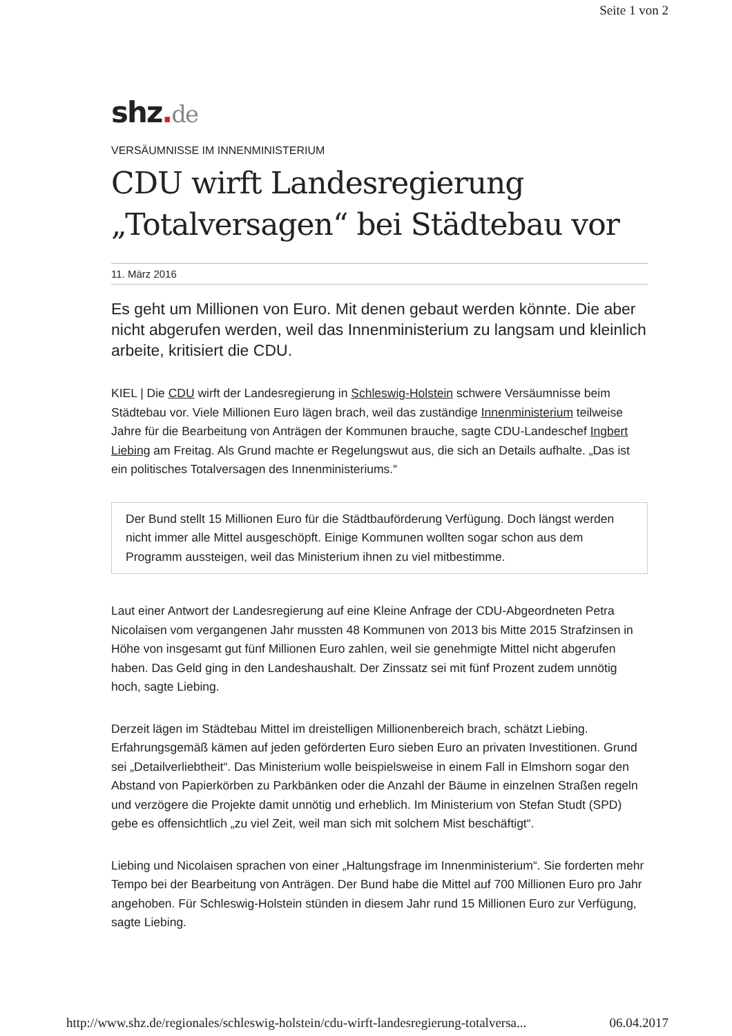Seite 1 von 2
shz. de
VERSÄUMNISSE IM INNENMINISTERIUM
CDU wirft Landesregierung „Totalversagen“ bei Städtebau vor
11. März 2016
Es geht um Millionen von Euro. Mit denen gebaut werden könnte. Die aber nicht abgerufen werden, weil das Innenministerium zu langsam und kleinlich arbeite, kritisiert die CDU.
KIEL | Die CDU wirft der Landesregierung in Schleswig-Holstein schwere Versäumnisse beim Städtebau vor. Viele Millionen Euro lägen brach, weil das zuständige Innenministerium teilweise Jahre für die Bearbeitung von Anträgen der Kommunen brauche, sagte CDU-Landeschef Ingbert Liebing am Freitag. Als Grund machte er Regelungswut aus, die sich an Details aufhalte. „Das ist ein politisches Totalversagen des Innenministeriums.“
Der Bund stellt 15 Millionen Euro für die Städtbauförderung Verfügung. Doch längst werden nicht immer alle Mittel ausgeschöpft. Einige Kommunen wollten sogar schon aus dem Programm aussteigen, weil das Ministerium ihnen zu viel mitbestimme.
Laut einer Antwort der Landesregierung auf eine Kleine Anfrage der CDU-Abgeordneten Petra Nicolaisen vom vergangenen Jahr mussten 48 Kommunen von 2013 bis Mitte 2015 Strafzinsen in Höhe von insgesamt gut fünf Millionen Euro zahlen, weil sie genehmigte Mittel nicht abgerufen haben. Das Geld ging in den Landeshaushalt. Der Zinssatz sei mit fünf Prozent zudem unnötig hoch, sagte Liebing.
Derzeit lägen im Städtebau Mittel im dreistelligen Millionenbereich brach, schätzt Liebing. Erfahrungsgemäß kämen auf jeden geförderten Euro sieben Euro an privaten Investitionen. Grund sei „Detailverliebtheit“. Das Ministerium wolle beispielsweise in einem Fall in Elmshorn sogar den Abstand von Papierkörben zu Parkbänken oder die Anzahl der Bäume in einzelnen Straßen regeln und verzögere die Projekte damit unnötig und erheblich. Im Ministerium von Stefan Studt (SPD) gebe es offensichtlich „zu viel Zeit, weil man sich mit solchem Mist beschäftigt“.
Liebing und Nicolaisen sprachen von einer „Haltungsfrage im Innenministerium“. Sie forderten mehr Tempo bei der Bearbeitung von Anträgen. Der Bund habe die Mittel auf 700 Millionen Euro pro Jahr angehoben. Für Schleswig-Holstein stünden in diesem Jahr rund 15 Millionen Euro zur Verfügung, sagte Liebing.
http://www.shz.de/regionales/schleswig-holstein/cdu-wirft-landesregierung-totalversa... 06.04.2017